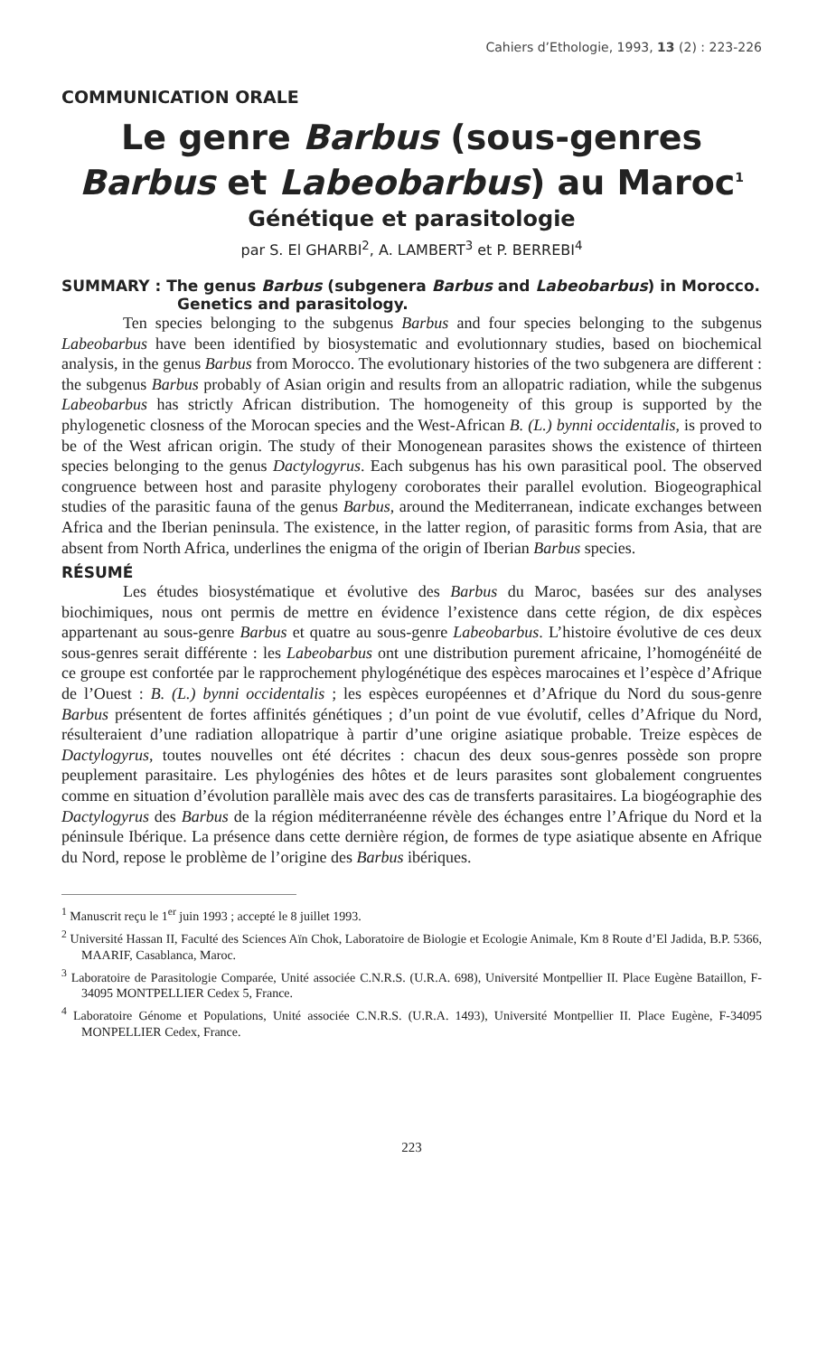Cahiers d’Ethologie, 1993, 13 (2) : 223-226
COMMUNICATION ORALE
Le genre Barbus (sous-genres Barbus et Labeobarbus) au Maroc<sup>1</sup>
Génétique et parasitologie
par S. El GHARBI<sup>2</sup>, A. LAMBERT<sup>3</sup> et P. BERREBI<sup>4</sup>
SUMMARY : The genus Barbus (subgenera Barbus and Labeobarbus) in Morocco. Genetics and parasitology.
Ten species belonging to the subgenus Barbus and four species belonging to the subgenus Labeobarbus have been identified by biosystematic and evolutionnary studies, based on biochemical analysis, in the genus Barbus from Morocco. The evolutionary histories of the two subgenera are different : the subgenus Barbus probably of Asian origin and results from an allopatric radiation, while the subgenus Labeobarbus has strictly African distribution. The homogeneity of this group is supported by the phylogenetic closness of the Morocan species and the West-African B. (L.) bynni occidentalis, is proved to be of the West african origin. The study of their Monogenean parasites shows the existence of thirteen species belonging to the genus Dactylogyrus. Each subgenus has his own parasitical pool. The observed congruence between host and parasite phylogeny coroborates their parallel evolution. Biogeographical studies of the parasitic fauna of the genus Barbus, around the Mediterranean, indicate exchanges between Africa and the Iberian peninsula. The existence, in the latter region, of parasitic forms from Asia, that are absent from North Africa, underlines the enigma of the origin of Iberian Barbus species.
RÉSUMÉ
Les études biosystématique et évolutive des Barbus du Maroc, basées sur des analyses biochimiques, nous ont permis de mettre en évidence l’existence dans cette région, de dix espèces appartenant au sous-genre Barbus et quatre au sous-genre Labeobarbus. L’histoire évolutive de ces deux sous-genres serait différente : les Labeobarbus ont une distribution purement africaine, l’homogénéité de ce groupe est confortée par le rapprochement phylogénétique des espèces marocaines et l’espèce d’Afrique de l’Ouest : B. (L.) bynni occidentalis ; les espèces européennes et d’Afrique du Nord du sous-genre Barbus présentent de fortes affinités génétiques ; d’un point de vue évolutif, celles d’Afrique du Nord, résulteraient d’une radiation allopatrique à partir d’une origine asiatique probable. Treize espèces de Dactylogyrus, toutes nouvelles ont été décrites : chacun des deux sous-genres possède son propre peuplement parasitaire. Les phylogénies des hôtes et de leurs parasites sont globalement congruentes comme en situation d’évolution parallèle mais avec des cas de transferts parasitaires. La biogéographie des Dactylogyrus des Barbus de la région méditerranéenne révèle des échanges entre l’Afrique du Nord et la péninsule Ibérique. La présence dans cette dernière région, de formes de type asiatique absente en Afrique du Nord, repose le problème de l’origine des Barbus ibériques.
<sup>1</sup> Manuscrit reçu le 1<sup>er</sup> juin 1993 ; accepté le 8 juillet 1993.
<sup>2</sup> Université Hassan II, Faculté des Sciences Aïn Chok, Laboratoire de Biologie et Ecologie Animale, Km 8 Route d’El Jadida, B.P. 5366, MAARIF, Casablanca, Maroc.
<sup>3</sup> Laboratoire de Parasitologie Comparée, Unité associée C.N.R.S. (U.R.A. 698), Université Montpellier II. Place Eugène Bataillon, F-34095 MONTPELLIER Cedex 5, France.
<sup>4</sup> Laboratoire Génome et Populations, Unité associée C.N.R.S. (U.R.A. 1493), Université Montpellier II. Place Eugène, F-34095 MONPELLIER Cedex, France.
223